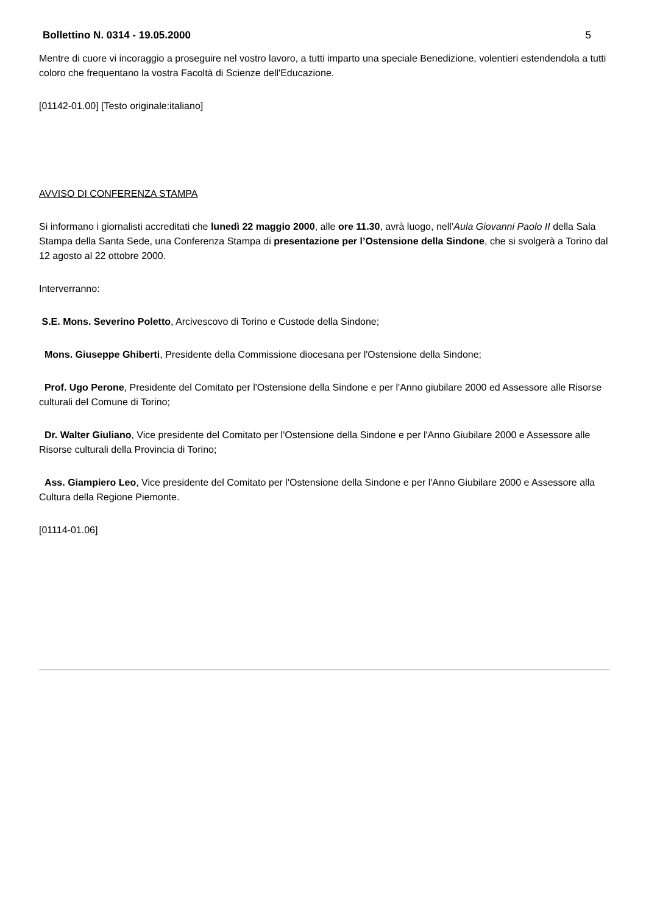Bollettino N. 0314 - 19.05.2000 5
Mentre di cuore vi incoraggio a proseguire nel vostro lavoro, a tutti imparto una speciale Benedizione, volentieri estendendola a tutti coloro che frequentano la vostra Facoltà di Scienze dell'Educazione.
[01142-01.00] [Testo originale:italiano]
AVVISO DI CONFERENZA STAMPA
Si informano i giornalisti accreditati che lunedì 22 maggio 2000, alle ore 11.30, avrà luogo, nell’Aula Giovanni Paolo II della Sala Stampa della Santa Sede, una Conferenza Stampa di presentazione per l’Ostensione della Sindone, che si svolgerà a Torino dal 12 agosto al 22 ottobre 2000.
Interverranno:
S.E. Mons. Severino Poletto, Arcivescovo di Torino e Custode della Sindone;
Mons. Giuseppe Ghiberti, Presidente della Commissione diocesana per l'Ostensione della Sindone;
Prof. Ugo Perone, Presidente del Comitato per l'Ostensione della Sindone e per l'Anno giubilare 2000 ed Assessore alle Risorse culturali del Comune di Torino;
Dr. Walter Giuliano, Vice presidente del Comitato per l'Ostensione della Sindone e per l'Anno Giubilare 2000 e Assessore alle Risorse culturali della Provincia di Torino;
Ass. Giampiero Leo, Vice presidente del Comitato per l'Ostensione della Sindone e per l'Anno Giubilare 2000 e Assessore alla Cultura della Regione Piemonte.
[01114-01.06]